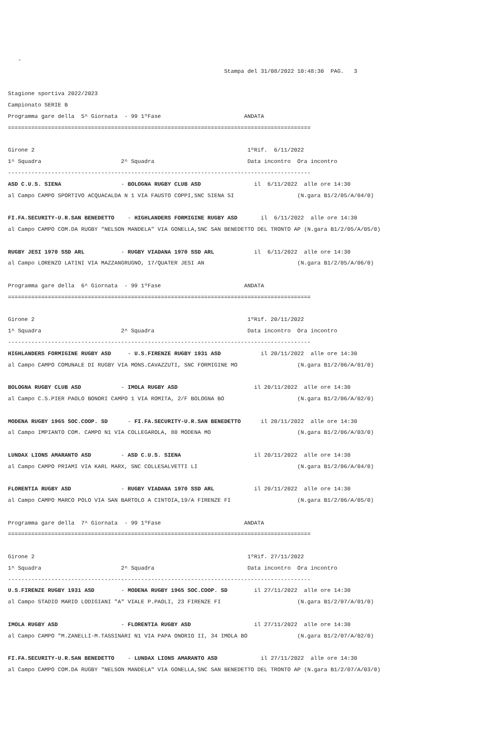-
                                                                 Stampa del 31/08/2022 10:48:30  PAG.   3

Stagione sportiva 2022/2023
Campionato SERIE B
Programma gare della  5^ Giornata  - 99 1ºFase                         ANDATA
===========================================================================================

Girone 2                                                                1ºRif.  6/11/2022
1^ Squadra                        2^ Squadra                            Data incontro  Ora incontro
-------------------------------------------------------------------------------------------
ASD C.U.S. SIENA                  - BOLOGNA RUGBY CLUB ASD                il  6/11/2022  alle ore 14:30
al Campo CAMPO SPORTIVO ACQUACALDA N 1 VIA FAUSTO COPPI,SNC SIENA SI                   (N.gara B1/2/05/A/04/0)

FI.FA.SECURITY-U.R.SAN BENEDETTO    - HIGHLANDERS FORMIGINE RUGBY ASD       il  6/11/2022  alle ore 14:30
al Campo CAMPO COM.DA RUGBY "NELSON MANDELA" VIA GONELLA,SNC SAN BENEDETTO DEL TRONTO AP (N.gara B1/2/05/A/05/0)

RUGBY JESI 1970 SSD ARL           - RUGBY VIADANA 1970 SSD ARL            il  6/11/2022  alle ore 14:30
al Campo LORENZO LATINI VIA MAZZANGRUGNO, 17/QUATER JESI AN                            (N.gara B1/2/05/A/06/0)

Programma gare della  6^ Giornata  - 99 1ºFase                         ANDATA
===========================================================================================

Girone 2                                                                1ºRif. 20/11/2022
1^ Squadra                        2^ Squadra                            Data incontro  Ora incontro
-------------------------------------------------------------------------------------------
HIGHLANDERS FORMIGINE RUGBY ASD     - U.S.FIRENZE RUGBY 1931 ASD            il 20/11/2022  alle ore 14:30
al Campo CAMPO COMUNALE DI RUGBY VIA MONS.CAVAZZUTI, SNC FORMIGINE MO                  (N.gara B1/2/06/A/01/0)

BOLOGNA RUGBY CLUB ASD            - IMOLA RUGBY ASD                       il 20/11/2022  alle ore 14:30
al Campo C.S.PIER PAOLO BONORI CAMPO 1 VIA ROMITA, 2/F BOLOGNA BO                      (N.gara B1/2/06/A/02/0)

MODENA RUGBY 1965 SOC.COOP. SD      - FI.FA.SECURITY-U.R.SAN BENEDETTO      il 20/11/2022  alle ore 14:30
al Campo IMPIANTO COM. CAMPO N1 VIA COLLEGAROLA, 80 MODENA MO                          (N.gara B1/2/06/A/03/0)

LUNDAX LIONS AMARANTO ASD         - ASD C.U.S. SIENA                      il 20/11/2022  alle ore 14:30
al Campo CAMPO PRIAMI VIA KARL MARX, SNC COLLESALVETTI LI                              (N.gara B1/2/06/A/04/0)

FLORENTIA RUGBY ASD               - RUGBY VIADANA 1970 SSD ARL            il 20/11/2022  alle ore 14:30
al Campo CAMPO MARCO POLO VIA SAN BARTOLO A CINTOIA,19/A FIRENZE FI                    (N.gara B1/2/06/A/05/0)

Programma gare della  7^ Giornata  - 99 1ºFase                         ANDATA
===========================================================================================

Girone 2                                                                1ºRif. 27/11/2022
1^ Squadra                        2^ Squadra                            Data incontro  Ora incontro
-------------------------------------------------------------------------------------------
U.S.FIRENZE RUGBY 1931 ASD        - MODENA RUGBY 1965 SOC.COOP. SD        il 27/11/2022  alle ore 14:30
al Campo STADIO MARIO LODIGIANI "A" VIALE P.PAOLI, 23 FIRENZE FI                       (N.gara B1/2/07/A/01/0)

IMOLA RUGBY ASD                   - FLORENTIA RUGBY ASD                   il 27/11/2022  alle ore 14:30
al Campo CAMPO "M.ZANELLI-M.TASSINARI N1 VIA PAPA ONORIO II, 34 IMOLA BO               (N.gara B1/2/07/A/02/0)

FI.FA.SECURITY-U.R.SAN BENEDETTO    - LUNDAX LIONS AMARANTO ASD             il 27/11/2022  alle ore 14:30
al Campo CAMPO COM.DA RUGBY "NELSON MANDELA" VIA GONELLA,SNC SAN BENEDETTO DEL TRONTO AP (N.gara B1/2/07/A/03/0)